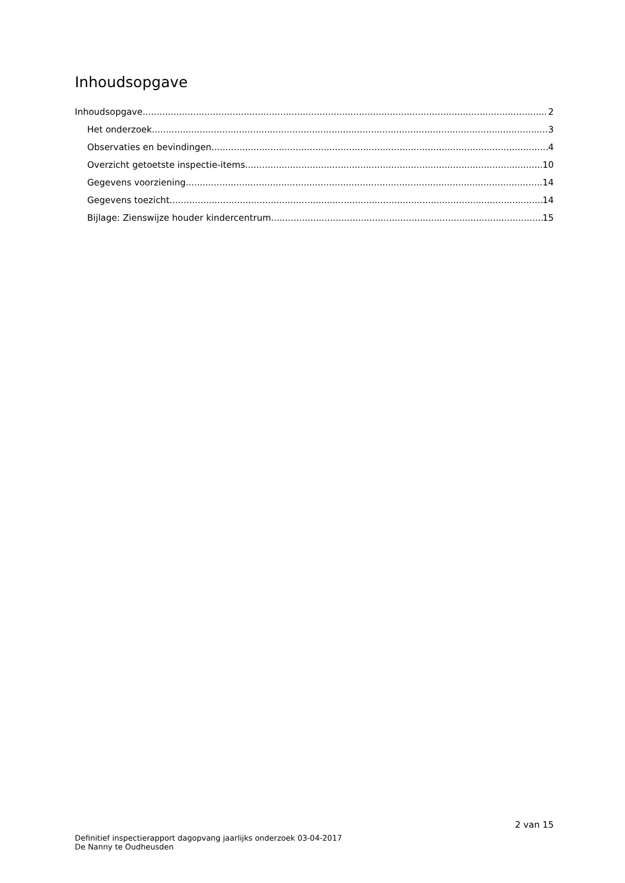Inhoudsopgave
Inhoudsopgave 2
Het onderzoek 3
Observaties en bevindingen 4
Overzicht getoetste inspectie-items 10
Gegevens voorziening 14
Gegevens toezicht 14
Bijlage: Zienswijze houder kindercentrum 15
2 van 15
Definitief inspectierapport dagopvang jaarlijks onderzoek 03-04-2017
De Nanny te Oudheusden